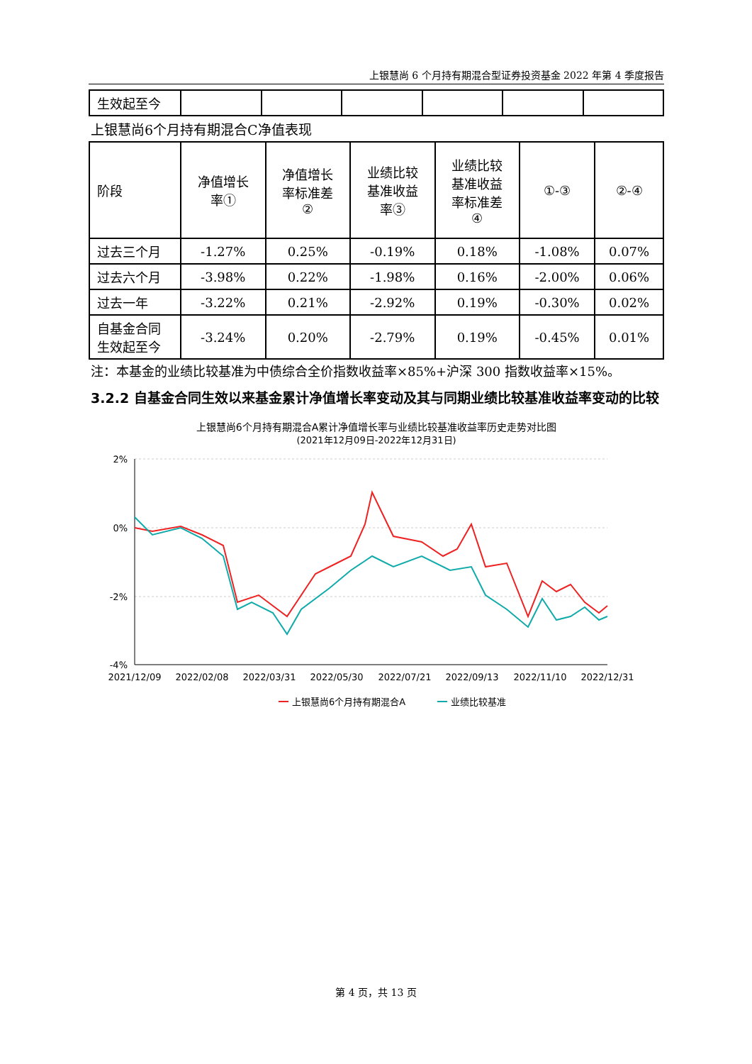上银慧尚 6 个月持有期混合型证券投资基金 2022 年第 4 季度报告
| 生效起至今 | | | | | | |
上银慧尚6个月持有期混合C净值表现
| 阶段 | 净值增长 率① | 净值增长 率标准差 ② | 业绩比较 基准收益 率③ | 业绩比较 基准收益 率标准差 ④ | ①-③ | ②-④ |
| 过去三个月 | -1.27% | 0.25% | -0.19% | 0.18% | -1.08% | 0.07% |
| 过去六个月 | -3.98% | 0.22% | -1.98% | 0.16% | -2.00% | 0.06% |
| 过去一年 | -3.22% | 0.21% | -2.92% | 0.19% | -0.30% | 0.02% |
| 自基金合同 生效起至今 | -3.24% | 0.20% | -2.79% | 0.19% | -0.45% | 0.01% |
注：本基金的业绩比较基准为中债综合全价指数收益率×85%+沪深 300 指数收益率×15%。
3.2.2 自基金合同生效以来基金累计净值增长率变动及其与同期业绩比较基准收益率变动的比较
上银慧尚6个月持有期混合A累计净值增长率与业绩比较基准收益率历史走势对比图
(2021年12月09日-2022年12月31日)
2%
0%
-2%
-4%
2021/12/09
2022/02/08
2022/03/31
2022/05/30
2022/07/21
2022/09/13
2022/11/10
2022/12/31
上银慧尚6个月持有期混合A
业绩比较基准
第 4 页，共 13 页